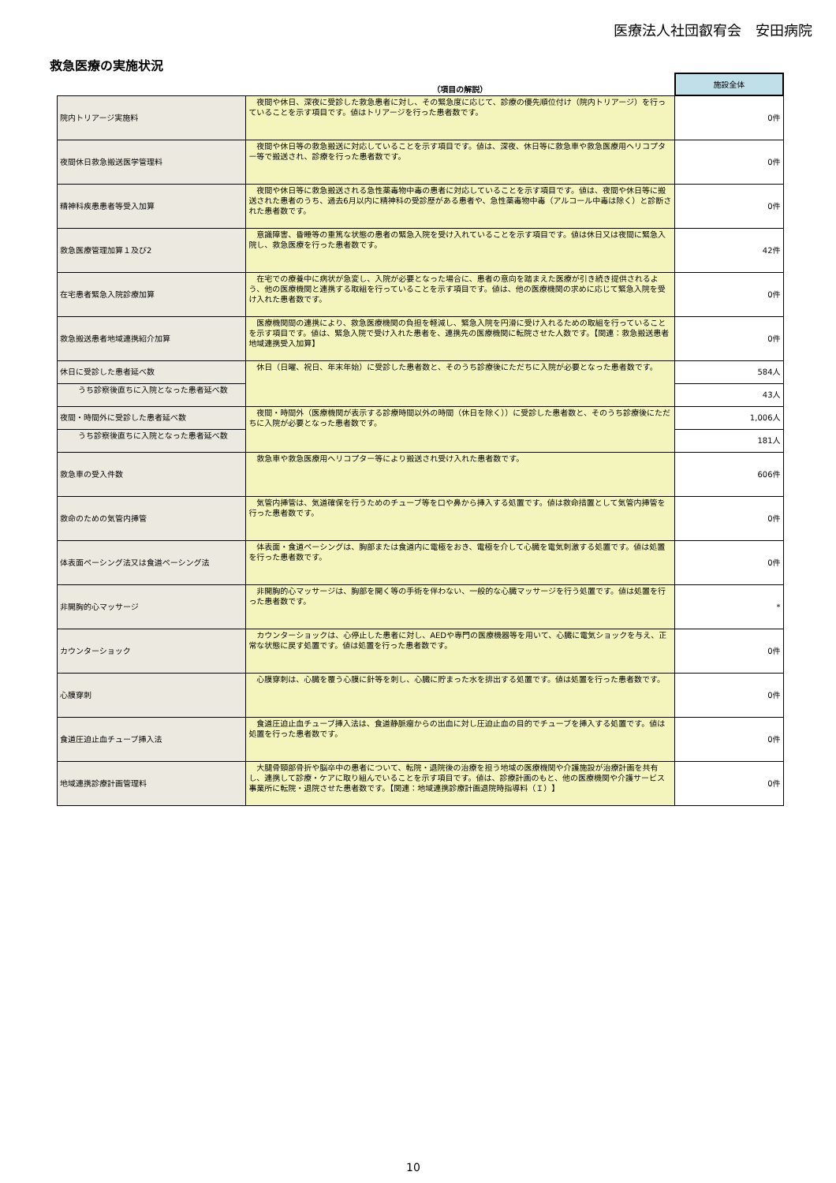医療法人社団叡宥会　安田病院
救急医療の実施状況
| | （項目の解説） | 施設全体 |
| --- | --- | --- |
| 院内トリアージ実施料 | 夜間や休日、深夜に受診した救急患者に対し、その緊急度に応じて、診療の優先順位付け（院内トリアージ）を行っていることを示す項目です。値はトリアージを行った患者数です。 | 0件 |
| 夜間休日救急搬送医学管理料 | 夜間や休日等の救急搬送に対応していることを示す項目です。値は、深夜、休日等に救急車や救急医療用ヘリコプター等で搬送され、診療を行った患者数です。 | 0件 |
| 精神科疾患患者等受入加算 | 夜間や休日等に救急搬送される急性薬毒物中毒の患者に対応していることを示す項目です。値は、夜間や休日等に搬送された患者のうち、過去6月以内に精神科の受診歴がある患者や、急性薬毒物中毒（アルコール中毒は除く）と診断された患者数です。 | 0件 |
| 救急医療管理加算１及び2 | 意識障害、昏睡等の重篤な状態の患者の緊急入院を受け入れていることを示す項目です。値は休日又は夜間に緊急入院し、救急医療を行った患者数です。 | 42件 |
| 在宅患者緊急入院診療加算 | 在宅での療養中に病状が急変し、入院が必要となった場合に、患者の意向を踏まえた医療が引き続き提供されるよう、他の医療機関と連携する取組を行っていることを示す項目です。値は、他の医療機関の求めに応じて緊急入院を受け入れた患者数です。 | 0件 |
| 救急搬送患者地域連携紹介加算 | 医療機関間の連携により、救急医療機関の負担を軽減し、緊急入院を円滑に受け入れるための取組を行っていることを示す項目です。値は、緊急入院で受け入れた患者を、連携先の医療機関に転院させた人数です。【関連：救急搬送患者地域連携受入加算】 | 0件 |
| 休日に受診した患者延べ数 | 休日（日曜、祝日、年末年始）に受診した患者数と、そのうち診療後にただちに入院が必要となった患者数です。 | 584人 |
| うち診察後直ちに入院となった患者延べ数 | | 43人 |
| 夜間・時間外に受診した患者延べ数 | 夜間・時間外（医療機関が表示する診療時間以外の時間（休日を除く））に受診した患者数と、そのうち診療後にただちに入院が必要となった患者数です。 | 1,006人 |
| うち診察後直ちに入院となった患者延べ数 | | 181人 |
| 救急車の受入件数 | 救急車や救急医療用ヘリコプター等により搬送され受け入れた患者数です。 | 606件 |
| 救命のための気管内挿管 | 気管内挿管は、気道確保を行うためのチューブ等を口や鼻から挿入する処置です。値は救命措置として気管内挿管を行った患者数です。 | 0件 |
| 体表面ペーシング法又は食道ペーシング法 | 体表面・食道ペーシングは、胸部または食道内に電極をおき、電極を介して心臓を電気刺激する処置です。値は処置を行った患者数です。 | 0件 |
| 非開胸的心マッサージ | 非開胸的心マッサージは、胸部を開く等の手術を伴わない、一般的な心臓マッサージを行う処置です。値は処置を行った患者数です。 | * |
| カウンターショック | カウンターショックは、心停止した患者に対し、AEDや専門の医療機器等を用いて、心臓に電気ショックを与え、正常な状態に戻す処置です。値は処置を行った患者数です。 | 0件 |
| 心膜穿刺 | 心膜穿刺は、心臓を覆う心膜に針等を刺し、心臓に貯まった水を排出する処置です。値は処置を行った患者数です。 | 0件 |
| 食道圧迫止血チューブ挿入法 | 食道圧迫止血チューブ挿入法は、食道静脈瘤からの出血に対し圧迫止血の目的でチューブを挿入する処置です。値は処置を行った患者数です。 | 0件 |
| 地域連携診療計画管理料 | 大腿骨頸部骨折や脳卒中の患者について、転院・退院後の治療を担う地域の医療機関や介護施設が治療計画を共有し、連携して診療・ケアに取り組んでいることを示す項目です。値は、診療計画のもと、他の医療機関や介護サービス事業所に転院・退院させた患者数です。【関連：地域連携診療計画退院時指導料（Ｉ）】 | 0件 |
10